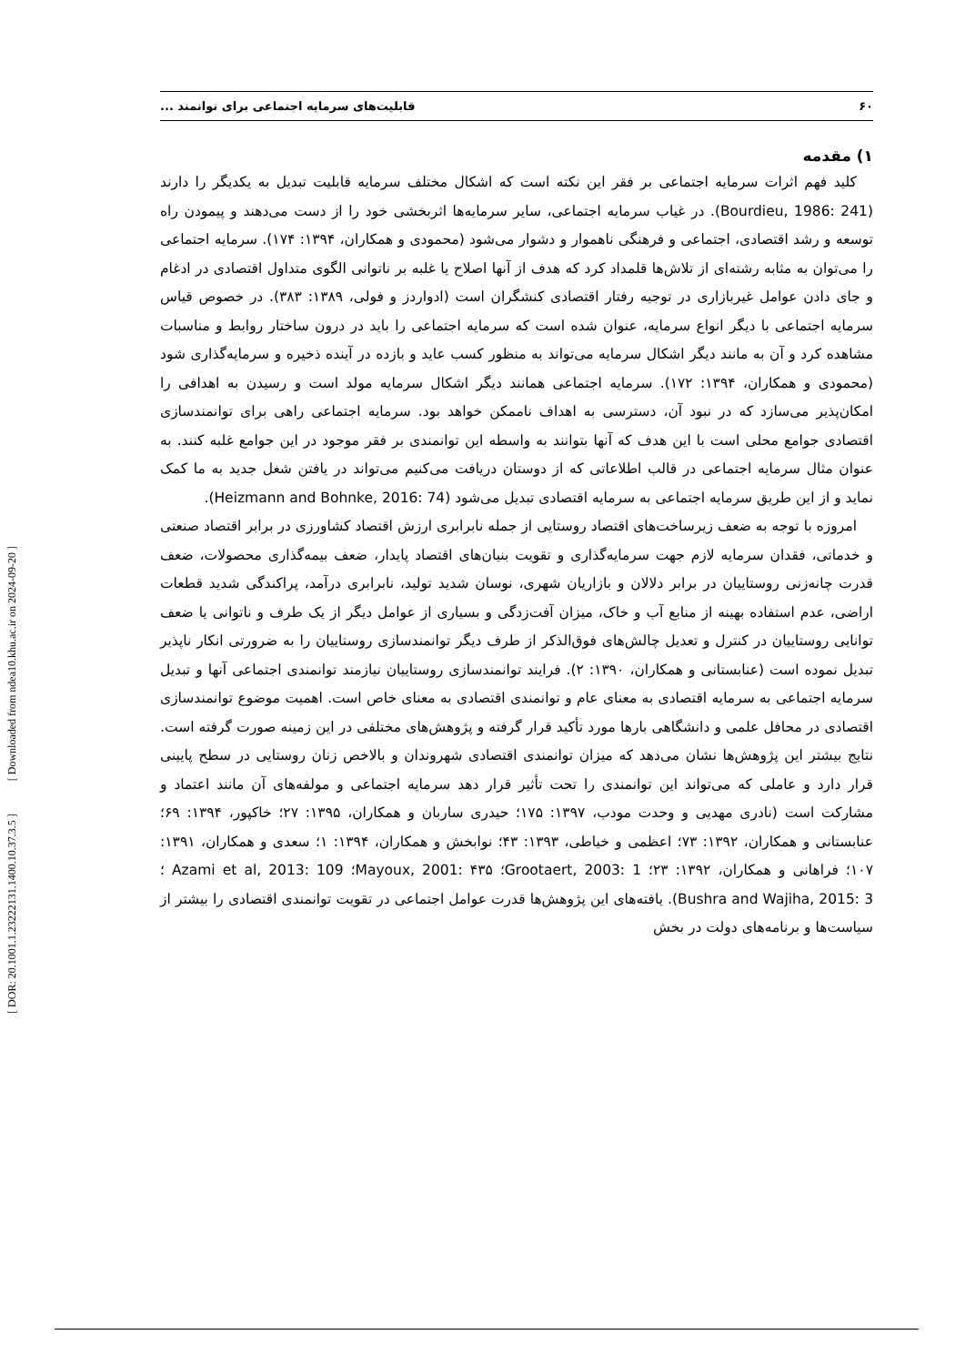[ DOR: 20.1001.1.23222131.1400.10.37.3.5 ] [ Downloaded from ndea10.khu.ac.ir on 2024-09-20 ]
۶۰ قابلیت‌های سرمایه اجتماعی برای توانمند ...
۱) مقدمه
کلید فهم اثرات سرمایه اجتماعی بر فقر این نکته است که اشکال مختلف سرمایه قابلیت تبدیل به یکدیگر را دارند (Bourdieu, 1986: 241). در غیاب سرمایه اجتماعی، سایر سرمایه‌ها اثربخشی خود را از دست می‌دهند و پیمودن راه توسعه و رشد اقتصادی، اجتماعی و فرهنگی ناهموار و دشوار می‌شود (محمودی و همکاران، ۱۳۹۴: ۱۷۴). سرمایه اجتماعی را می‌توان به مثابه رشته‌ای از تلاش‌ها قلمداد کرد که هدف از آنها اصلاح یا غلبه بر ناتوانی الگوی متداول اقتصادی در ادغام و جای دادن عوامل غیربازاری در توجیه رفتار اقتصادی کنشگران است (ادواردز و فولی، ۱۳۸۹: ۳۸۳). در خصوص قیاس سرمایه اجتماعی با دیگر انواع سرمایه، عنوان شده است که سرمایه اجتماعی را باید در درون ساختار روابط و مناسبات مشاهده کرد و آن به مانند دیگر اشکال سرمایه می‌تواند به منظور کسب عاید و بازده در آینده ذخیره و سرمایه‌گذاری شود (محمودی و همکاران، ۱۳۹۴: ۱۷۲). سرمایه اجتماعی همانند دیگر اشکال سرمایه مولد است و رسیدن به اهدافی را امکان‌پذیر می‌سازد که در نبود آن، دسترسی به اهداف ناممکن خواهد بود. سرمایه اجتماعی راهی برای توانمندسازی اقتصادی جوامع محلی است با این هدف که آنها بتوانند به واسطه این توانمندی بر فقر موجود در این جوامع غلبه کنند. به عنوان مثال سرمایه اجتماعی در قالب اطلاعاتی که از دوستان دریافت می‌کنیم می‌تواند در یافتن شغل جدید به ما کمک نماید و از این طریق سرمایه اجتماعی به سرمایه اقتصادی تبدیل می‌شود (Heizmann and Bohnke, 2016: 74).
امروزه با توجه به ضعف زیرساخت‌های اقتصاد روستایی از جمله نابرابری ارزش اقتصاد کشاورزی در برابر اقتصاد صنعتی و خدماتی، فقدان سرمایه لازم جهت سرمایه‌گذاری و تقویت بنیان‌های اقتصاد پایدار، ضعف بیمه‌گذاری محصولات، ضعف قدرت چانه‌زنی روستاییان در برابر دلالان و بازاریان شهری، نوسان شدید تولید، نابرابری درآمد، پراکندگی شدید قطعات اراضی، عدم استفاده بهینه از منابع آب و خاک، میزان آفت‌زدگی و بسیاری از عوامل دیگر از یک طرف و ناتوانی یا ضعف توانایی روستاییان در کنترل و تعدیل چالش‌های فوق‌الذکر از طرف دیگر توانمندسازی روستاییان را به ضرورتی انکار ناپذیر تبدیل نموده است (عنابستانی و همکاران، ۱۳۹۰: ۲). فرایند توانمندسازی روستاییان نیازمند توانمندی اجتماعی آنها و تبدیل سرمایه اجتماعی به سرمایه اقتصادی به معنای عام و توانمندی اقتصادی به معنای خاص است. اهمیت موضوع توانمندسازی اقتصادی در محافل علمی و دانشگاهی بارها مورد تأکید قرار گرفته و پژوهش‌های مختلفی در این زمینه صورت گرفته است. نتایج بیشتر این پژوهش‌ها نشان می‌دهد که میزان توانمندی اقتصادی شهروندان و بالاخص زنان روستایی در سطح پایینی قرار دارد و عاملی که می‌تواند این توانمندی را تحت تأثیر قرار دهد سرمایه اجتماعی و مولفه‌های آن مانند اعتماد و مشارکت است (نادری مهدیی و وحدت مودب، ۱۳۹۷: ۱۷۵؛ حیدری ساربان و همکاران، ۱۳۹۵: ۲۷؛ خاکپور، ۱۳۹۴: ۶۹؛ عنابستانی و همکاران، ۱۳۹۲: ۷۳؛ اعظمی و خیاطی، ۱۳۹۳: ۴۳؛ نوابخش و همکاران، ۱۳۹۴: ۱؛ سعدی و همکاران، ۱۳۹۱: ۱۰۷؛ فراهانی و همکاران، ۱۳۹۲: ۲۳؛ Grootaert, 2003: 1؛ Mayoux, 2001: ۴۳۵؛ Azami et al, 2013: 109 ؛ Bushra and Wajiha, 2015: 3). یافته‌های این پژوهش‌ها قدرت عوامل اجتماعی در تقویت توانمندی اقتصادی را بیشتر از سیاست‌ها و برنامه‌های دولت در بخش